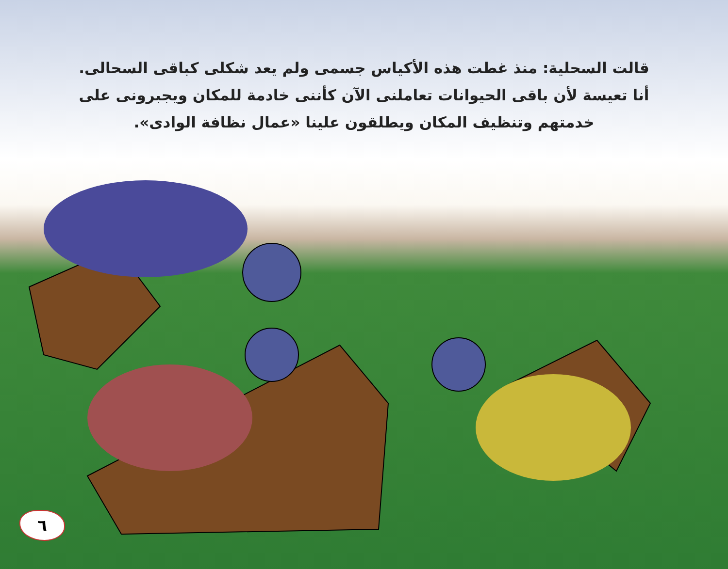قالت السحلية: منذ غطت هذه الأكياس جسمى ولم يعد شكلى كباقى السحالى.
أنا تعيسة لأن باقى الحيوانات تعاملنى الآن كأننى خادمة للمكان ويجبرونى على
خدمتهم وتنظيف المكان ويطلقون علينا «عمال نظافة الوادى».
٦